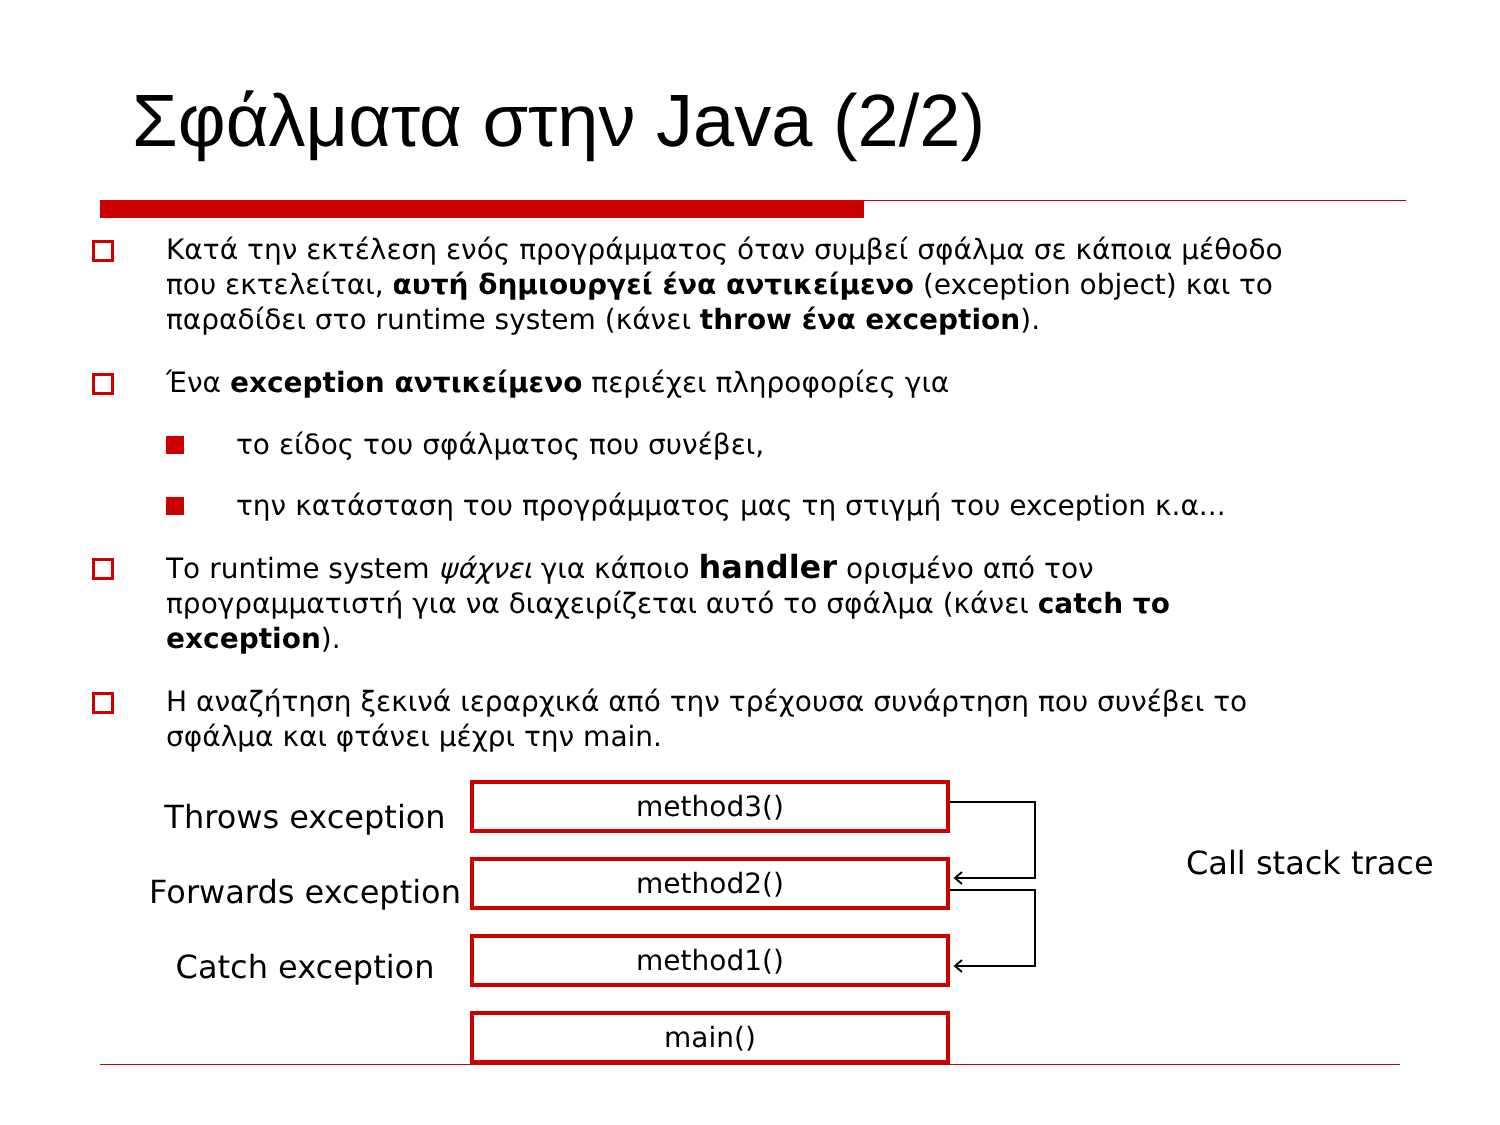Σφάλματα στην Java (2/2)
Κατά την εκτέλεση ενός προγράμματος όταν συμβεί σφάλμα σε κάποια μέθοδο που εκτελείται, αυτή δημιουργεί ένα αντικείμενο (exception object) και το παραδίδει στο runtime system (κάνει throw ένα exception).
Ένα exception αντικείμενο περιέχει πληροφορίες για
το είδος του σφάλματος που συνέβει,
την κατάσταση του προγράμματος μας τη στιγμή του exception κ.α...
Το runtime system ψάχνει για κάποιο handler ορισμένο από τον προγραμματιστή για να διαχειρίζεται αυτό το σφάλμα (κάνει catch το exception).
Η αναζήτηση ξεκινά ιεραρχικά από την τρέχουσα συνάρτηση που συνέβει το σφάλμα και φτάνει μέχρι την main.
Throws exception
Forwards exception
Catch exception
method3()
method2()
method1()
main()
Call stack trace